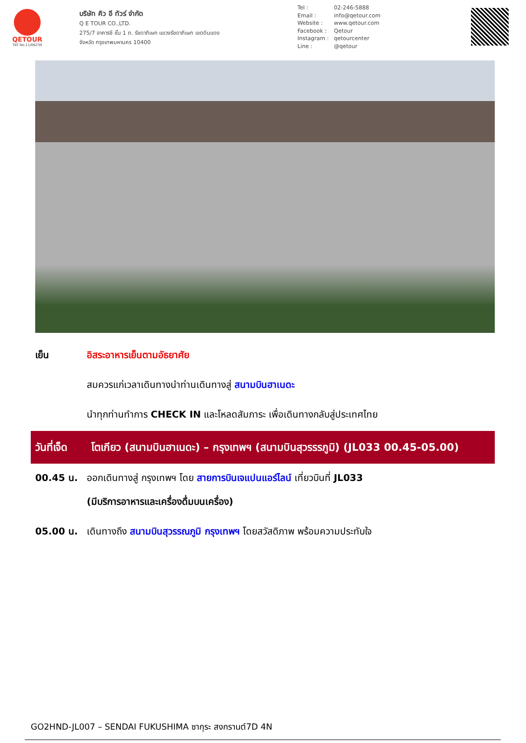QETOUR
TAT No.11/06239
บริษัท คิว อี ทัวร์ จำกัด
Q E TOUR CO.,LTD.
275/7 อาคารซี ชั้น 1 ถ. รัชดาภิเษก แขวงรัชดาภิเษก เขตดินแดง
จังหวัด กรุงเทพมหานคร 10400
Tel : 02-246-5888
Email : info@qetour.com
Website : www.qetour.com
Facebook : Qetour
Instagram : qetourcenter
Line : @qetour
เย็น อิสระอาหารเย็นตามอัธยาศัย
สมควรแก่เวลาเดินทางนำท่านเดินทางสู่ สนามบินฮาเนดะ
นำทุกท่านทำการ CHECK IN และโหลดสัมภาระ เพื่อเดินทางกลับสู่ประเทศไทย
วันที่เจ็ด โตเกียว (สนามบินฮาเนดะ) – กรุงเทพฯ (สนามบินสุวรรรภูมิ) (JL033 00.45-05.00)
00.45 น. ออกเดินทางสู่ กรุงเทพฯ โดย สายการบินเจแปนแอร์ไลน์ เที่ยวบินที่ JL033
(มีบริการอาหารและเครื่องดื่มบนเครื่อง)
05.00 น. เดินทางถึง สนามบินสุวรรณภูมิ กรุงเทพฯ โดยสวัสดิภาพ พร้อมความประทับใจ
GO2HND-JL007 – SENDAI FUKUSHIMA ซากุระ สงกรานต์7D 4N